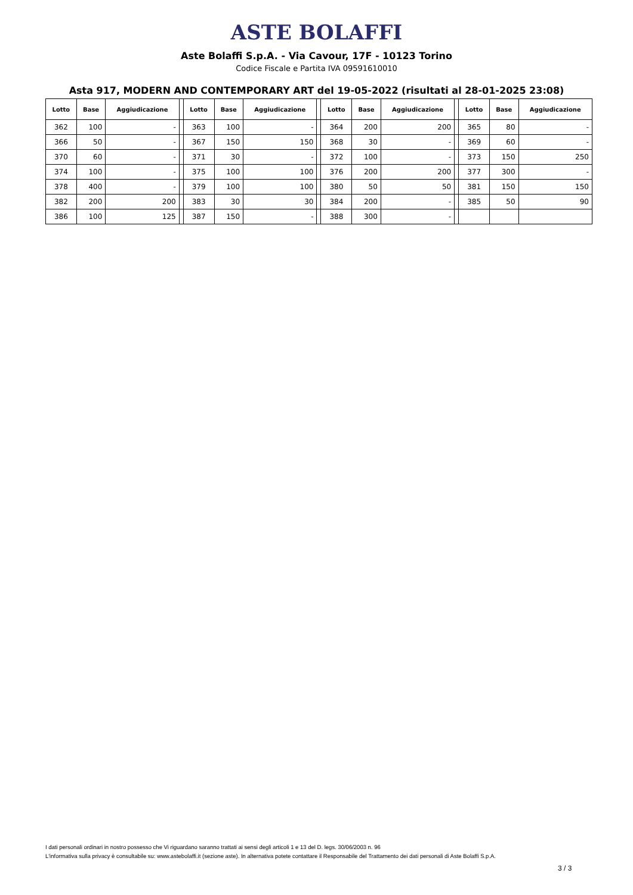ASTE BOLAFFI
Aste Bolaffi S.p.A. - Via Cavour, 17F - 10123 Torino
Codice Fiscale e Partita IVA 09591610010
Asta 917, MODERN AND CONTEMPORARY ART del 19-05-2022 (risultati al 28-01-2025 23:08)
| Lotto | Base | Aggiudicazione | | Lotto | Base | Aggiudicazione | | Lotto | Base | Aggiudicazione | | Lotto | Base | Aggiudicazione |
| --- | --- | --- | --- | --- | --- | --- | --- | --- | --- | --- | --- | --- | --- | --- |
| 362 | 100 | - | | 363 | 100 | - | | 364 | 200 | 200 | | 365 | 80 | - |
| 366 | 50 | - | | 367 | 150 | 150 | | 368 | 30 | - | | 369 | 60 | - |
| 370 | 60 | - | | 371 | 30 | - | | 372 | 100 | - | | 373 | 150 | 250 |
| 374 | 100 | - | | 375 | 100 | 100 | | 376 | 200 | 200 | | 377 | 300 | - |
| 378 | 400 | - | | 379 | 100 | 100 | | 380 | 50 | 50 | | 381 | 150 | 150 |
| 382 | 200 | 200 | | 383 | 30 | 30 | | 384 | 200 | - | | 385 | 50 | 90 |
| 386 | 100 | 125 | | 387 | 150 | - | | 388 | 300 | - | | | | |
I dati personali ordinari in nostro possesso che Vi riguardano saranno trattati ai sensi degli articoli 1 e 13 del D. legs. 30/06/2003 n. 96
L'informativa sulla privacy è consultabile su: www.astebolaffi.it (sezione aste). In alternativa potete contattare il Responsabile del Trattamento dei dati personali di Aste Bolaffi S.p.A.
3 / 3